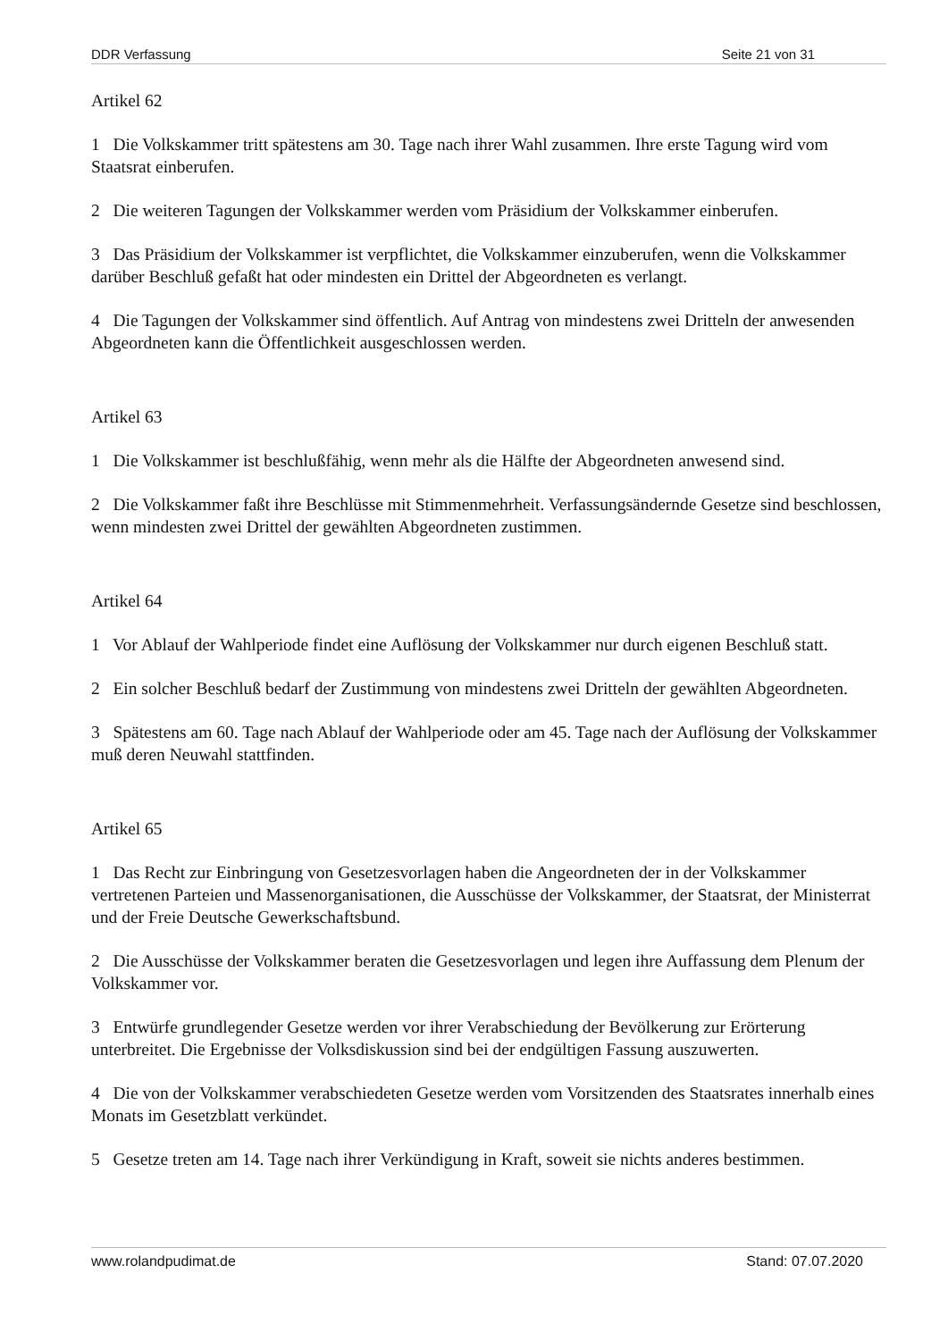DDR Verfassung Seite 21 von 31
Artikel 62
1 Die Volkskammer tritt spätestens am 30. Tage nach ihrer Wahl zusammen. Ihre erste Tagung wird vom Staatsrat einberufen.
2 Die weiteren Tagungen der Volkskammer werden vom Präsidium der Volkskammer einberufen.
3 Das Präsidium der Volkskammer ist verpflichtet, die Volkskammer einzuberufen, wenn die Volkskammer darüber Beschluß gefaßt hat oder mindesten ein Drittel der Abgeordneten es verlangt.
4 Die Tagungen der Volkskammer sind öffentlich. Auf Antrag von mindestens zwei Dritteln der anwesenden Abgeordneten kann die Öffentlichkeit ausgeschlossen werden.
Artikel 63
1 Die Volkskammer ist beschlußfähig, wenn mehr als die Hälfte der Abgeordneten anwesend sind.
2 Die Volkskammer faßt ihre Beschlüsse mit Stimmenmehrheit. Verfassungsändernde Gesetze sind beschlossen, wenn mindesten zwei Drittel der gewählten Abgeordneten zustimmen.
Artikel 64
1 Vor Ablauf der Wahlperiode findet eine Auflösung der Volkskammer nur durch eigenen Beschluß statt.
2 Ein solcher Beschluß bedarf der Zustimmung von mindestens zwei Dritteln der gewählten Abgeordneten.
3 Spätestens am 60. Tage nach Ablauf der Wahlperiode oder am 45. Tage nach der Auflösung der Volkskammer muß deren Neuwahl stattfinden.
Artikel 65
1 Das Recht zur Einbringung von Gesetzesvorlagen haben die Angeordneten der in der Volkskammer vertretenen Parteien und Massenorganisationen, die Ausschüsse der Volkskammer, der Staatsrat, der Ministerrat und der Freie Deutsche Gewerkschaftsbund.
2 Die Ausschüsse der Volkskammer beraten die Gesetzesvorlagen und legen ihre Auffassung dem Plenum der Volkskammer vor.
3 Entwürfe grundlegender Gesetze werden vor ihrer Verabschiedung der Bevölkerung zur Erörterung unterbreitet. Die Ergebnisse der Volksdiskussion sind bei der endgültigen Fassung auszuwerten.
4 Die von der Volkskammer verabschiedeten Gesetze werden vom Vorsitzenden des Staatsrates innerhalb eines Monats im Gesetzblatt verkündet.
5 Gesetze treten am 14. Tage nach ihrer Verkündigung in Kraft, soweit sie nichts anderes bestimmen.
www.rolandpudimat.de Stand: 07.07.2020